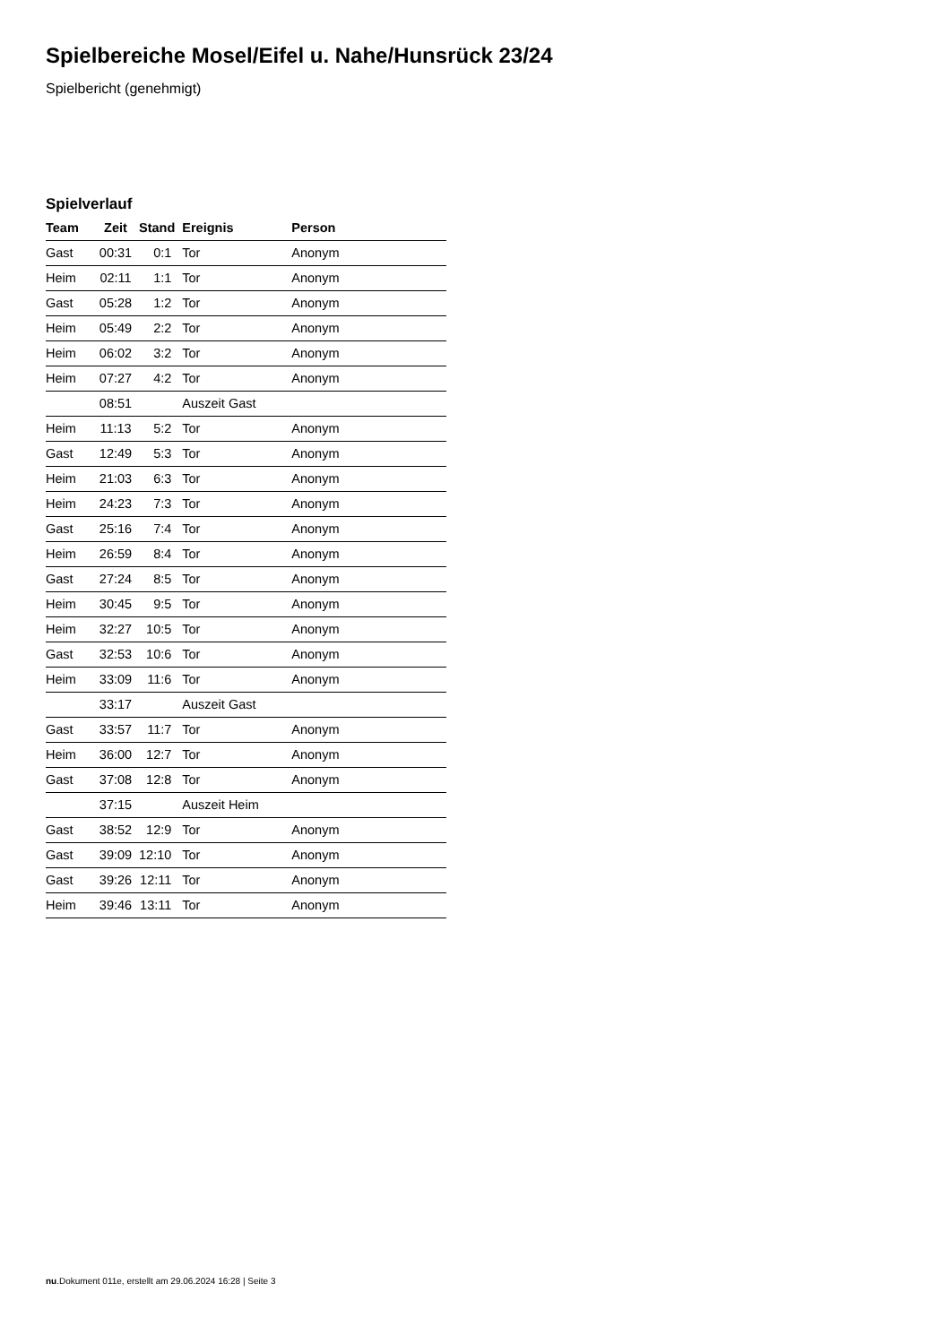Spielbereiche Mosel/Eifel u. Nahe/Hunsrück 23/24
Spielbericht (genehmigt)
Spielverlauf
| Team | Zeit | Stand | Ereignis | Person |
| --- | --- | --- | --- | --- |
| Gast | 00:31 | 0:1 | Tor | Anonym |
| Heim | 02:11 | 1:1 | Tor | Anonym |
| Gast | 05:28 | 1:2 | Tor | Anonym |
| Heim | 05:49 | 2:2 | Tor | Anonym |
| Heim | 06:02 | 3:2 | Tor | Anonym |
| Heim | 07:27 | 4:2 | Tor | Anonym |
| | 08:51 | | Auszeit Gast | |
| Heim | 11:13 | 5:2 | Tor | Anonym |
| Gast | 12:49 | 5:3 | Tor | Anonym |
| Heim | 21:03 | 6:3 | Tor | Anonym |
| Heim | 24:23 | 7:3 | Tor | Anonym |
| Gast | 25:16 | 7:4 | Tor | Anonym |
| Heim | 26:59 | 8:4 | Tor | Anonym |
| Gast | 27:24 | 8:5 | Tor | Anonym |
| Heim | 30:45 | 9:5 | Tor | Anonym |
| Heim | 32:27 | 10:5 | Tor | Anonym |
| Gast | 32:53 | 10:6 | Tor | Anonym |
| Heim | 33:09 | 11:6 | Tor | Anonym |
| | 33:17 | | Auszeit Gast | |
| Gast | 33:57 | 11:7 | Tor | Anonym |
| Heim | 36:00 | 12:7 | Tor | Anonym |
| Gast | 37:08 | 12:8 | Tor | Anonym |
| | 37:15 | | Auszeit Heim | |
| Gast | 38:52 | 12:9 | Tor | Anonym |
| Gast | 39:09 | 12:10 | Tor | Anonym |
| Gast | 39:26 | 12:11 | Tor | Anonym |
| Heim | 39:46 | 13:11 | Tor | Anonym |
nu.Dokument 011e, erstellt am 29.06.2024 16:28 | Seite 3